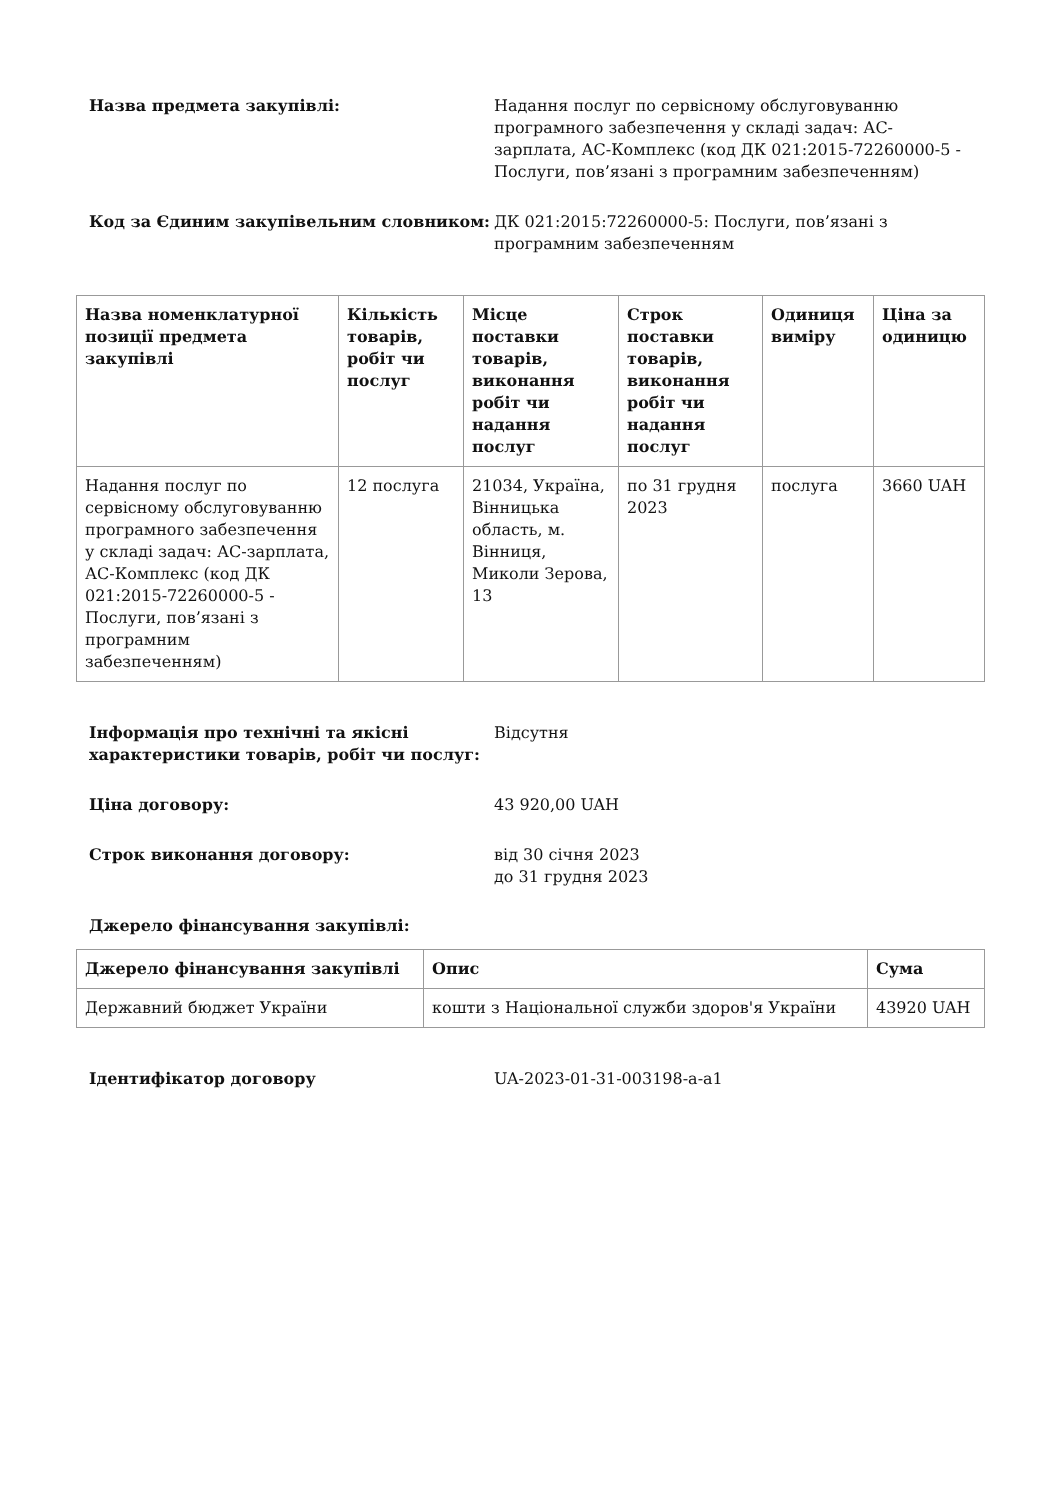Назва предмета закупівлі: Надання послуг по сервісному обслуговуванню програмного забезпечення у складі задач: АС-зарплата, АС-Комплекс (код ДК 021:2015-72260000-5 - Послуги, пов’язані з програмним забезпеченням)
Код за Єдиним закупівельним словником: ДК 021:2015:72260000-5: Послуги, пов’язані з програмним забезпеченням
| Назва номенклатурної позиції предмета закупівлі | Кількість товарів, робіт чи послуг | Місце поставки товарів, виконання робіт чи надання послуг | Строк поставки товарів, виконання робіт чи надання послуг | Одиниця виміру | Ціна за одиницю |
| --- | --- | --- | --- | --- | --- |
| Надання послуг по сервісному обслуговуванню програмного забезпечення у складі задач: АС-зарплата, АС-Комплекс (код ДК 021:2015-72260000-5 - Послуги, пов’язані з програмним забезпеченням) | 12 послуга | 21034, Україна, Вінницька область, м. Вінниця, Миколи Зерова, 13 | по 31 грудня 2023 | послуга | 3660 UAH |
Інформація про технічні та якісні характеристики товарів, робіт чи послуг:
Відсутня
Ціна договору: 43 920,00 UAH
Строк виконання договору: від 30 січня 2023
до 31 грудня 2023
Джерело фінансування закупівлі:
| Джерело фінансування закупівлі | Опис | Сума |
| --- | --- | --- |
| Державний бюджет України | кошти з Національної служби здоров'я України | 43920 UAH |
Ідентифікатор договору UA-2023-01-31-003198-a-a1